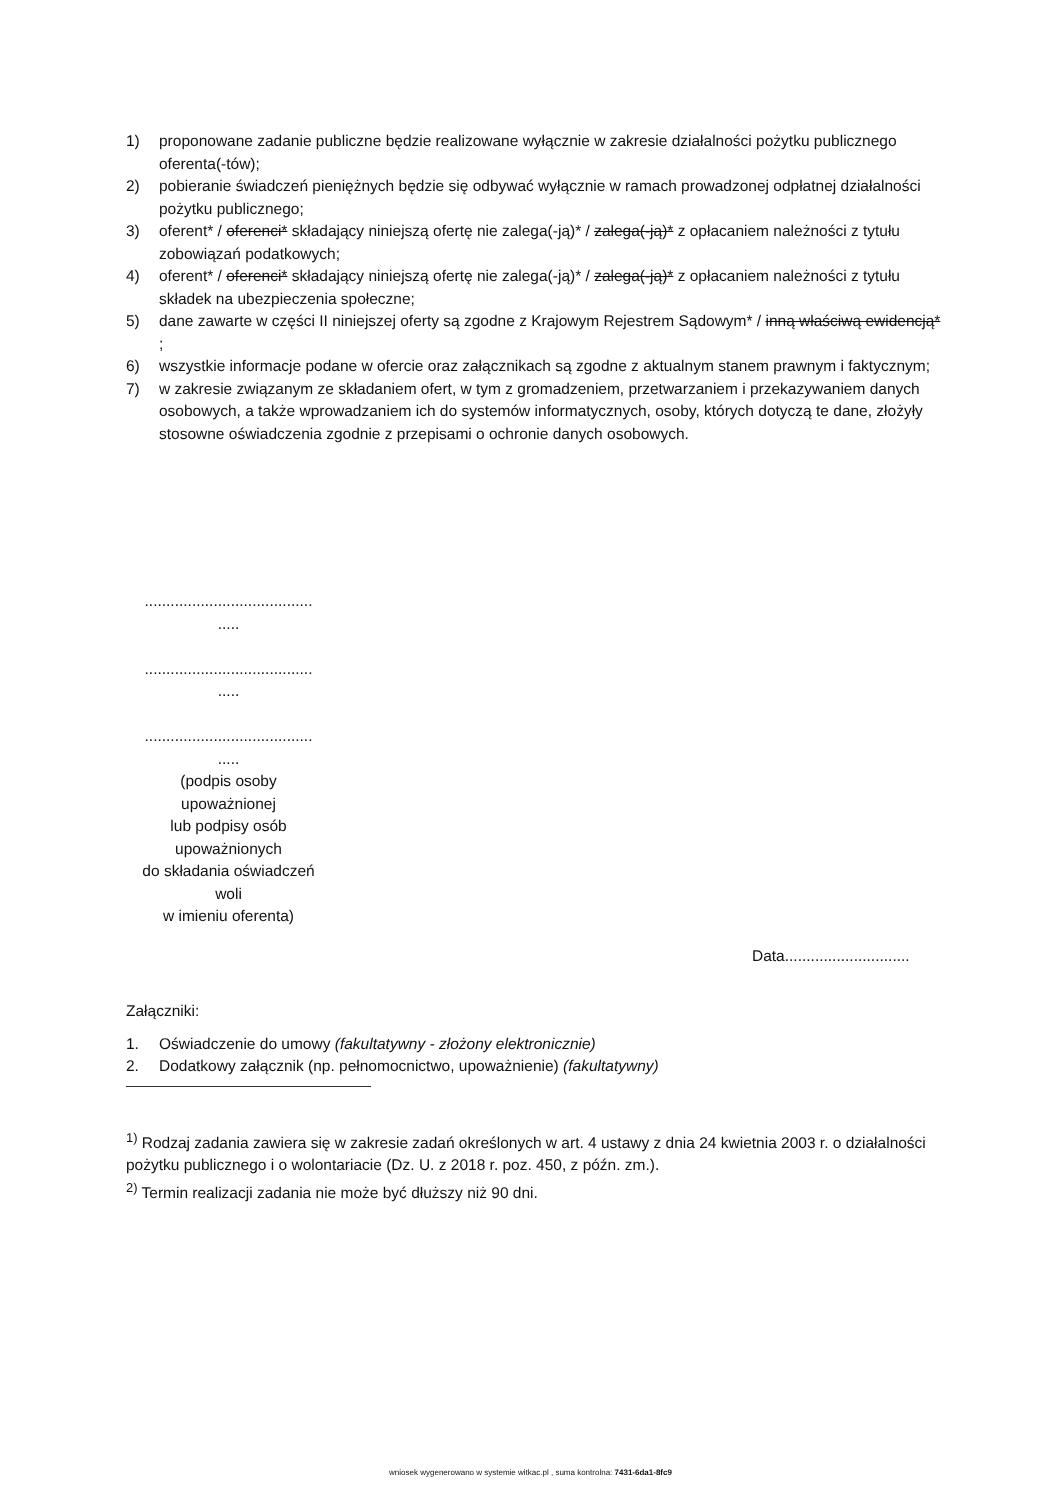1) proponowane zadanie publiczne będzie realizowane wyłącznie w zakresie działalności pożytku publicznego oferenta(-tów);
2) pobieranie świadczeń pieniężnych będzie się odbywać wyłącznie w ramach prowadzonej odpłatnej działalności pożytku publicznego;
3) oferent* / oferenci* składający niniejszą ofertę nie zalega(-ją)* / zalega(-ją)* z opłacaniem należności z tytułu zobowiązań podatkowych;
4) oferent* / oferenci* składający niniejszą ofertę nie zalega(-ją)* / zalega(-ją)* z opłacaniem należności z tytułu składek na ubezpieczenia społeczne;
5) dane zawarte w części II niniejszej oferty są zgodne z Krajowym Rejestrem Sądowym* / inną właściwą ewidencją* ;
6) wszystkie informacje podane w ofercie oraz załącznikach są zgodne z aktualnym stanem prawnym i faktycznym;
7) w zakresie związanym ze składaniem ofert, w tym z gromadzeniem, przetwarzaniem i przekazywaniem danych osobowych, a także wprowadzaniem ich do systemów informatycznych, osoby, których dotyczą te dane, złożyły stosowne oświadczenia zgodnie z przepisami o ochronie danych osobowych.
.......................................
.....
.......................................
.....
.......................................
.....
(podpis osoby
upoważnionej
lub podpisy osób
upoważnionych
do składania oświadczeń
woli
w imieniu oferenta)
Data.............................
Załączniki:
1. Oświadczenie do umowy (fakultatywny - złożony elektronicznie)
2. Dodatkowy załącznik (np. pełnomocnictwo, upoważnienie) (fakultatywny)
<sup>1)</sup> Rodzaj zadania zawiera się w zakresie zadań określonych w art. 4 ustawy z dnia 24 kwietnia 2003 r. o działalności pożytku publicznego i o wolontariacie (Dz. U. z 2018 r. poz. 450, z późn. zm.).
<sup>2)</sup> Termin realizacji zadania nie może być dłuższy niż 90 dni.
wniosek wygenerowano w systemie witkac.pl , suma kontrolna: 7431-6da1-8fc9